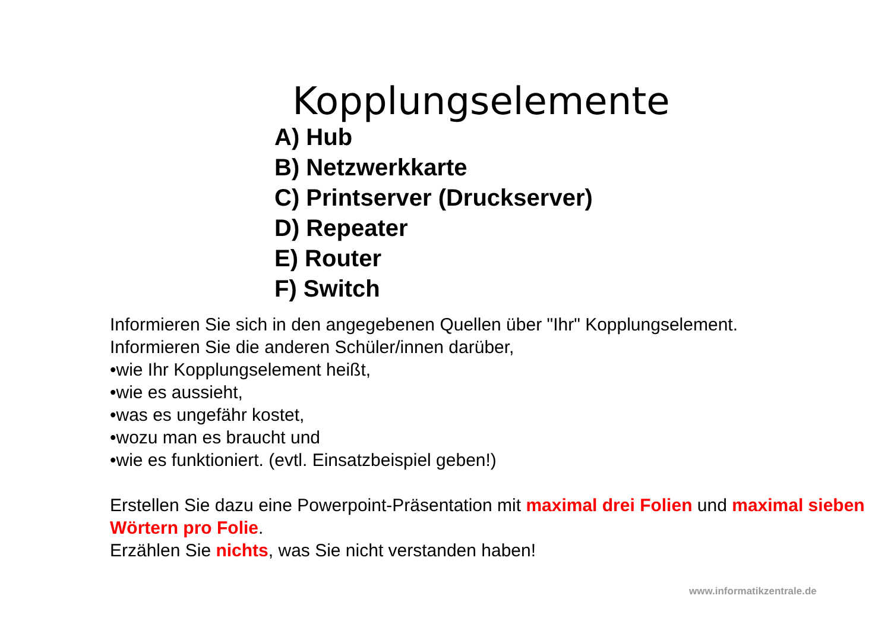Kopplungselemente
A) Hub
B) Netzwerkkarte
C) Printserver (Druckserver)
D) Repeater
E) Router
F) Switch
Informieren Sie sich in den angegebenen Quellen über "Ihr" Kopplungselement.
Informieren Sie die anderen Schüler/innen darüber,
•wie Ihr Kopplungselement heißt,
•wie es aussieht,
•was es ungefähr kostet,
•wozu man es braucht und
•wie es funktioniert. (evtl. Einsatzbeispiel geben!)
Erstellen Sie dazu eine Powerpoint-Präsentation mit maximal drei Folien und maximal sieben Wörtern pro Folie.
Erzählen Sie nichts, was Sie nicht verstanden haben!
www.informatikzentrale.de